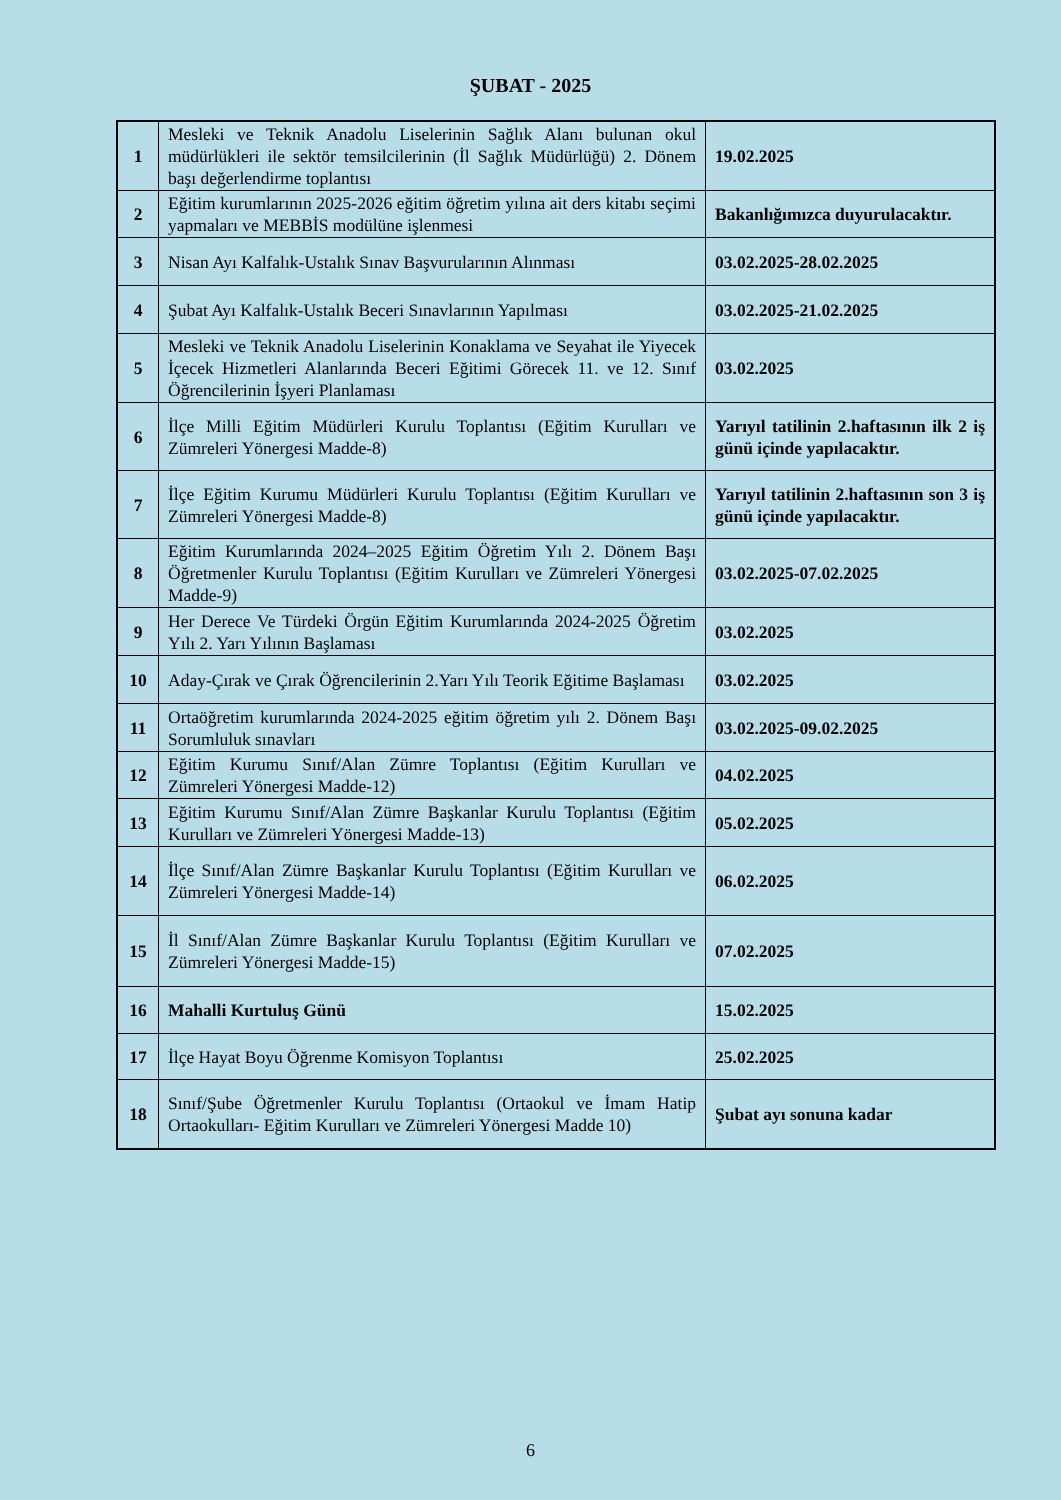ŞUBAT - 2025
| 1 | Mesleki ve Teknik Anadolu Liselerinin Sağlık Alanı bulunan okul müdürlükleri ile sektör temsilcilerinin (İl Sağlık Müdürlüğü) 2. Dönem başı değerlendirme toplantısı | 19.02.2025 |
| 2 | Eğitim kurumlarının 2025-2026 eğitim öğretim yılına ait ders kitabı seçimi yapmaları ve MEBBİS modülüne işlenmesi | Bakanlığımızca duyurulacaktır. |
| 3 | Nisan Ayı Kalfalık-Ustalık Sınav Başvurularının Alınması | 03.02.2025-28.02.2025 |
| 4 | Şubat Ayı Kalfalık-Ustalık Beceri Sınavlarının Yapılması | 03.02.2025-21.02.2025 |
| 5 | Mesleki ve Teknik Anadolu Liselerinin Konaklama ve Seyahat ile Yiyecek İçecek Hizmetleri Alanlarında Beceri Eğitimi Görecek 11. ve 12. Sınıf Öğrencilerinin İşyeri Planlaması | 03.02.2025 |
| 6 | İlçe Milli Eğitim Müdürleri Kurulu Toplantısı (Eğitim Kurulları ve Zümreleri Yönergesi Madde-8) | Yarıyıl tatilinin 2.haftasının ilk 2 iş günü içinde yapılacaktır. |
| 7 | İlçe Eğitim Kurumu Müdürleri Kurulu Toplantısı (Eğitim Kurulları ve Zümreleri Yönergesi Madde-8) | Yarıyıl tatilinin 2.haftasının son 3 iş günü içinde yapılacaktır. |
| 8 | Eğitim Kurumlarında 2024–2025 Eğitim Öğretim Yılı 2. Dönem Başı Öğretmenler Kurulu Toplantısı (Eğitim Kurulları ve Zümreleri Yönergesi Madde-9) | 03.02.2025-07.02.2025 |
| 9 | Her Derece Ve Türdeki Örgün Eğitim Kurumlarında 2024-2025 Öğretim Yılı 2. Yarı Yılının Başlaması | 03.02.2025 |
| 10 | Aday-Çırak ve Çırak Öğrencilerinin 2.Yarı Yılı Teorik Eğitime Başlaması | 03.02.2025 |
| 11 | Ortaöğretim kurumlarında 2024-2025 eğitim öğretim yılı 2. Dönem Başı Sorumluluk sınavları | 03.02.2025-09.02.2025 |
| 12 | Eğitim Kurumu Sınıf/Alan Zümre Toplantısı (Eğitim Kurulları ve Zümreleri Yönergesi Madde-12) | 04.02.2025 |
| 13 | Eğitim Kurumu Sınıf/Alan Zümre Başkanlar Kurulu Toplantısı (Eğitim Kurulları ve Zümreleri Yönergesi Madde-13) | 05.02.2025 |
| 14 | İlçe Sınıf/Alan Zümre Başkanlar Kurulu Toplantısı (Eğitim Kurulları ve Zümreleri Yönergesi Madde-14) | 06.02.2025 |
| 15 | İl Sınıf/Alan Zümre Başkanlar Kurulu Toplantısı (Eğitim Kurulları ve Zümreleri Yönergesi Madde-15) | 07.02.2025 |
| 16 | Mahalli Kurtuluş Günü | 15.02.2025 |
| 17 | İlçe Hayat Boyu Öğrenme Komisyon Toplantısı | 25.02.2025 |
| 18 | Sınıf/Şube Öğretmenler Kurulu Toplantısı (Ortaokul ve İmam Hatip Ortaokulları- Eğitim Kurulları ve Zümreleri Yönergesi Madde 10) | Şubat ayı sonuna kadar |
6